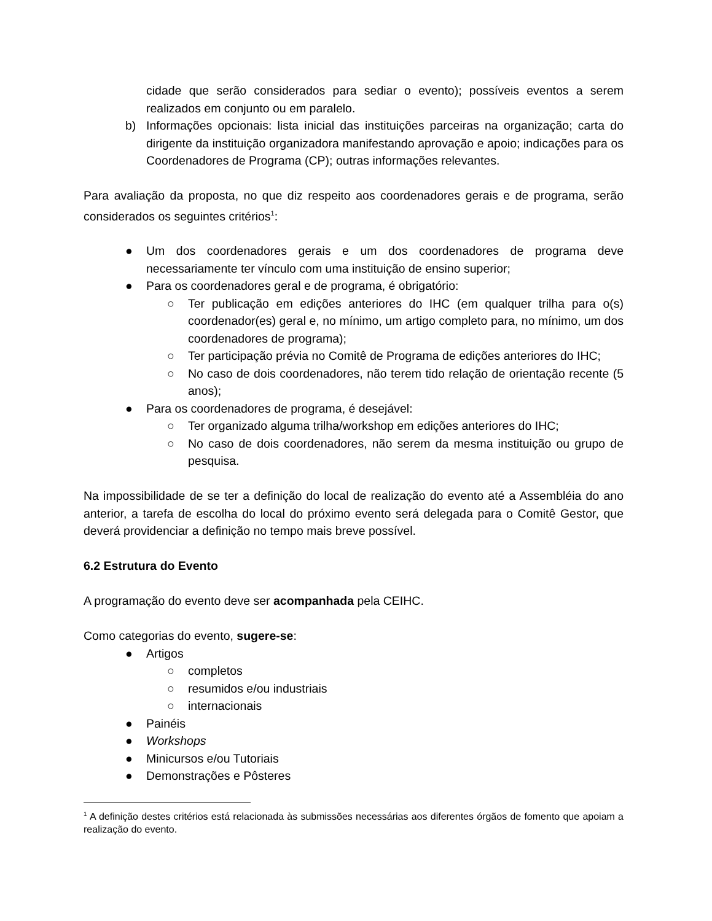cidade que serão considerados para sediar o evento); possíveis eventos a serem realizados em conjunto ou em paralelo.
b) Informações opcionais: lista inicial das instituições parceiras na organização; carta do dirigente da instituição organizadora manifestando aprovação e apoio; indicações para os Coordenadores de Programa (CP); outras informações relevantes.
Para avaliação da proposta, no que diz respeito aos coordenadores gerais e de programa, serão considerados os seguintes critérios<sup>1</sup>:
● Um dos coordenadores gerais e um dos coordenadores de programa deve necessariamente ter vínculo com uma instituição de ensino superior;
● Para os coordenadores geral e de programa, é obrigatório:
○ Ter publicação em edições anteriores do IHC (em qualquer trilha para o(s) coordenador(es) geral e, no mínimo, um artigo completo para, no mínimo, um dos coordenadores de programa);
○ Ter participação prévia no Comitê de Programa de edições anteriores do IHC;
○ No caso de dois coordenadores, não terem tido relação de orientação recente (5 anos);
● Para os coordenadores de programa, é desejável:
○ Ter organizado alguma trilha/workshop em edições anteriores do IHC;
○ No caso de dois coordenadores, não serem da mesma instituição ou grupo de pesquisa.
Na impossibilidade de se ter a definição do local de realização do evento até a Assembléia do ano anterior, a tarefa de escolha do local do próximo evento será delegada para o Comitê Gestor, que deverá providenciar a definição no tempo mais breve possível.
6.2 Estrutura do Evento
A programação do evento deve ser acompanhada pela CEIHC.
Como categorias do evento, sugere-se:
● Artigos
○ completos
○ resumidos e/ou industriais
○ internacionais
● Painéis
● Workshops
● Minicursos e/ou Tutoriais
● Demonstrações e Pôsteres
<sup>1</sup> A definição destes critérios está relacionada às submissões necessárias aos diferentes órgãos de fomento que apoiam a realização do evento.